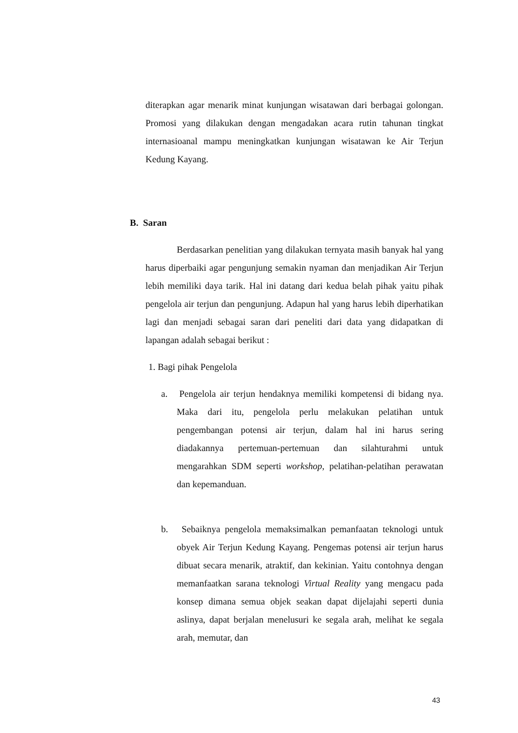diterapkan agar menarik minat kunjungan wisatawan dari berbagai golongan. Promosi yang dilakukan dengan mengadakan acara rutin tahunan tingkat internasioanal mampu meningkatkan kunjungan wisatawan ke Air Terjun Kedung Kayang.
B. Saran
Berdasarkan penelitian yang dilakukan ternyata masih banyak hal yang harus diperbaiki agar pengunjung semakin nyaman dan menjadikan Air Terjun lebih memiliki daya tarik. Hal ini datang dari kedua belah pihak yaitu pihak pengelola air terjun dan pengunjung. Adapun hal yang harus lebih diperhatikan lagi dan menjadi sebagai saran dari peneliti dari data yang didapatkan di lapangan adalah sebagai berikut :
1. Bagi pihak Pengelola
a. Pengelola air terjun hendaknya memiliki kompetensi di bidang nya. Maka dari itu, pengelola perlu melakukan pelatihan untuk pengembangan potensi air terjun, dalam hal ini harus sering diadakannya pertemuan-pertemuan dan silahturahmi untuk mengarahkan SDM seperti workshop, pelatihan-pelatihan perawatan dan kepemanduan.
b. Sebaiknya pengelola memaksimalkan pemanfaatan teknologi untuk obyek Air Terjun Kedung Kayang. Pengemas potensi air terjun harus dibuat secara menarik, atraktif, dan kekinian. Yaitu contohnya dengan memanfaatkan sarana teknologi Virtual Reality yang mengacu pada konsep dimana semua objek seakan dapat dijelajahi seperti dunia aslinya, dapat berjalan menelusuri ke segala arah, melihat ke segala arah, memutar, dan
43